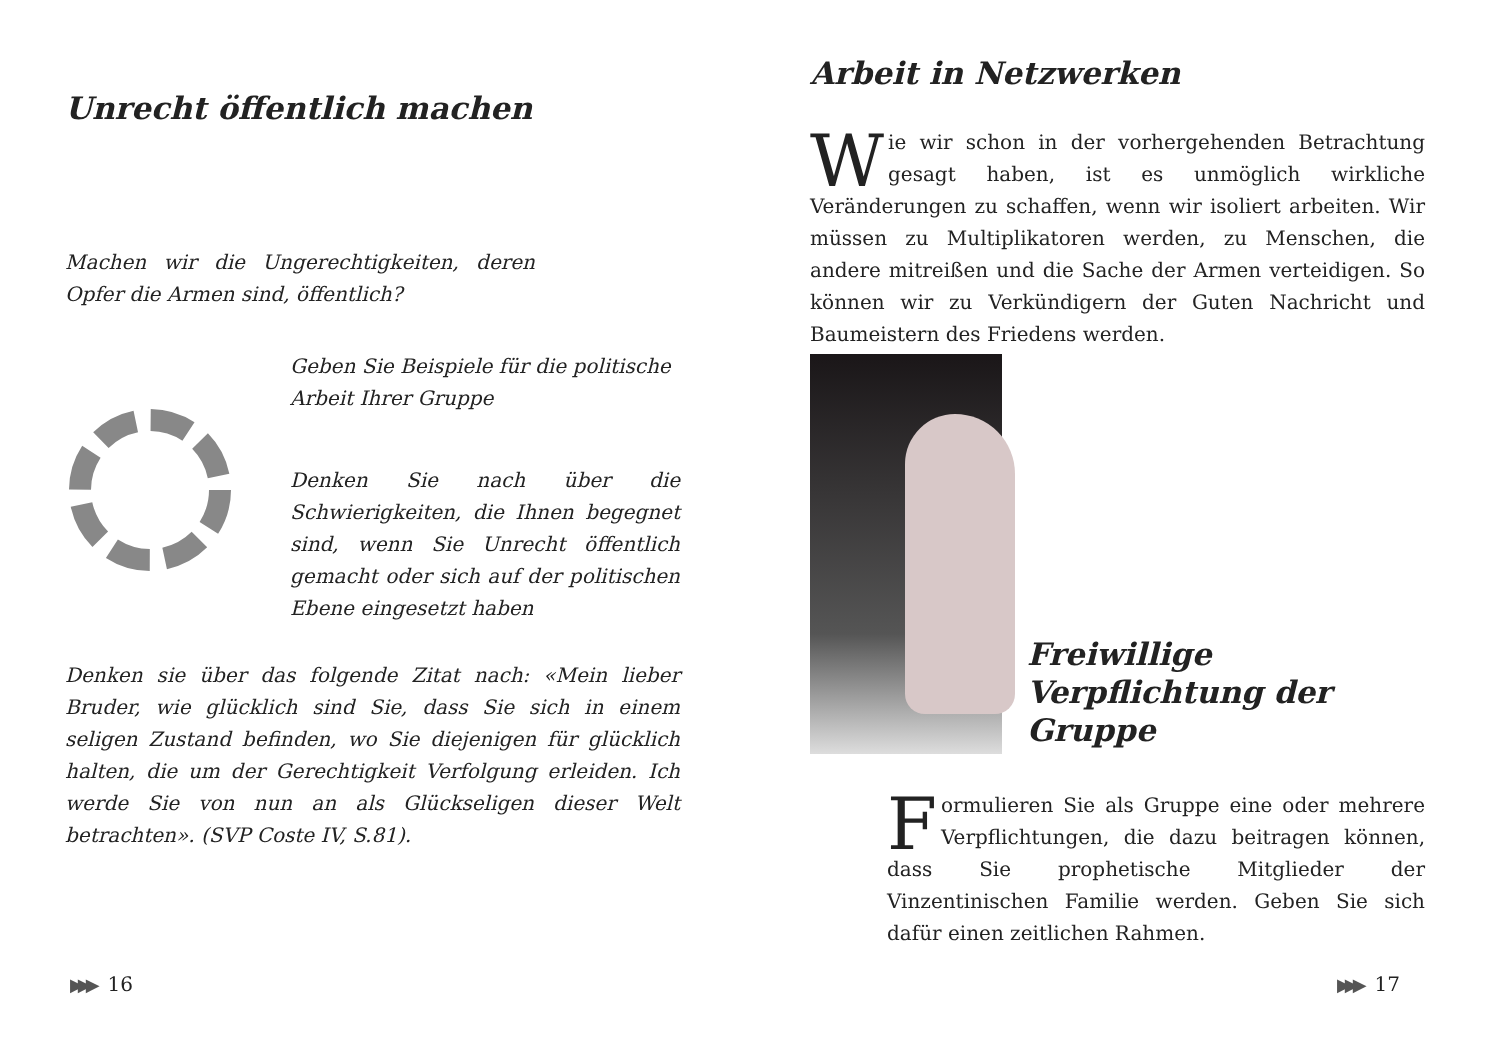Unrecht öffentlich machen
Machen wir die Ungerechtigkeiten, deren Opfer die Armen sind, öffentlich?
Geben Sie Beispiele für die politische Arbeit Ihrer Gruppe
Denken Sie nach über die Schwierigkeiten, die Ihnen begegnet sind, wenn Sie Unrecht öffentlich gemacht oder sich auf der politischen Ebene eingesetzt haben
Denken sie über das folgende Zitat nach: «Mein lieber Bruder, wie glücklich sind Sie, dass Sie sich in einem seligen Zustand befinden, wo Sie diejenigen für glücklich halten, die um der Gerechtigkeit Verfolgung erleiden. Ich werde Sie von nun an als Glückseligen dieser Welt betrachten». (SVP Coste IV, S.81).
▶▶▶ 16
Arbeit in Netzwerken
Wie wir schon in der vorhergehenden Betrachtung gesagt haben, ist es unmöglich wirkliche Veränderungen zu schaffen, wenn wir isoliert arbeiten. Wir müssen zu Multiplikatoren werden, zu Menschen, die andere mitreißen und die Sache der Armen verteidigen. So können wir zu Verkündigern der Guten Nachricht und Baumeistern des Friedens werden.
Freiwillige Verpflichtung der Gruppe
Formulieren Sie als Gruppe eine oder mehrere Verpflichtungen, die dazu beitragen können, dass Sie prophetische Mitglieder der Vinzentinischen Familie werden. Geben Sie sich dafür einen zeitlichen Rahmen.
▶▶▶ 17